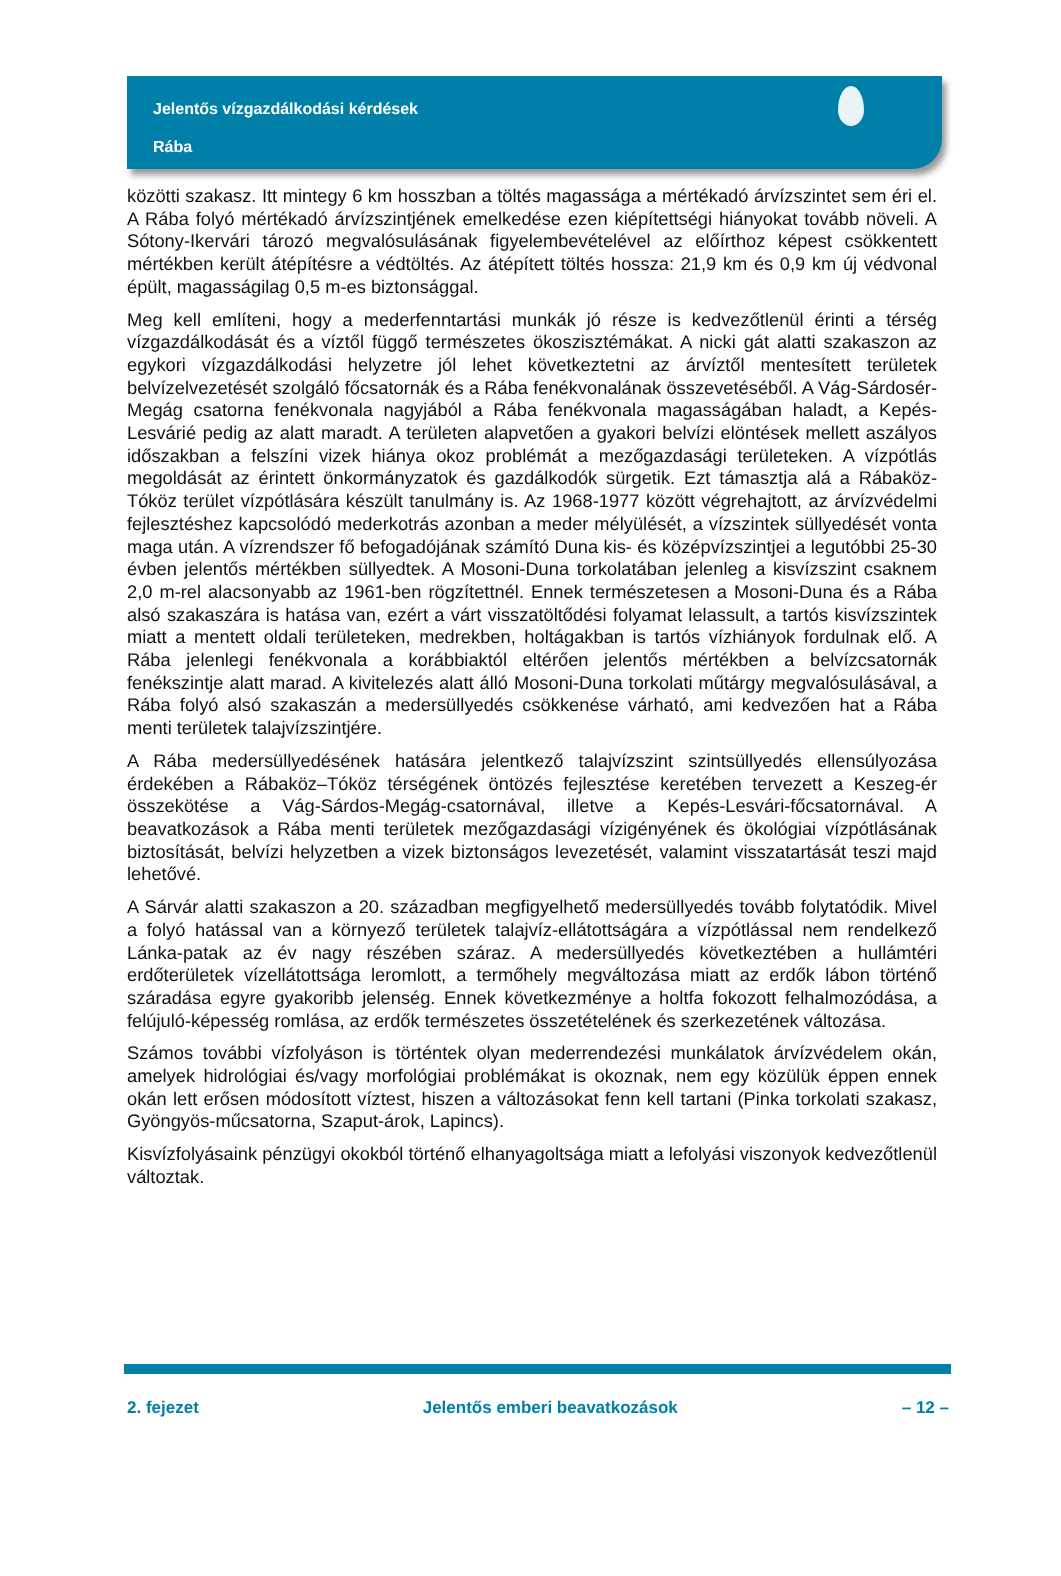Jelentős vízgazdálkodási kérdések
Rába
közötti szakasz. Itt mintegy 6 km hosszban a töltés magassága a mértékadó árvízszintet sem éri el. A Rába folyó mértékadó árvízszintjének emelkedése ezen kiépítettségi hiányokat tovább növeli. A Sótony-Ikervári tározó megvalósulásának figyelembevételével az előírthoz képest csökkentett mértékben került átépítésre a védtöltés. Az átépített töltés hossza: 21,9 km és 0,9 km új védvonal épült, magasságilag 0,5 m-es biztonsággal.
Meg kell említeni, hogy a mederfenntartási munkák jó része is kedvezőtlenül érinti a térség vízgazdálkodását és a víztől függő természetes ökoszisztémákat. A nicki gát alatti szakaszon az egykori vízgazdálkodási helyzetre jól lehet következtetni az árvíztől mentesített területek belvízelvezetését szolgáló főcsatornák és a Rába fenékvonalának összevetéséből. A Vág-Sárdosér-Megág csatorna fenékvonala nagyjából a Rába fenékvonala magasságában haladt, a Kepés-Lesvárié pedig az alatt maradt. A területen alapvetően a gyakori belvízi elöntések mellett aszályos időszakban a felszíni vizek hiánya okoz problémát a mezőgazdasági területeken. A vízpótlás megoldását az érintett önkormányzatok és gazdálkodók sürgetik. Ezt támasztja alá a Rábaköz-Tóköz terület vízpótlására készült tanulmány is. Az 1968-1977 között végrehajtott, az árvízvédelmi fejlesztéshez kapcsolódó mederkotrás azonban a meder mélyülését, a vízszintek süllyedését vonta maga után. A vízrendszer fő befogadójának számító Duna kis- és középvízszintjei a legutóbbi 25-30 évben jelentős mértékben süllyedtek. A Mosoni-Duna torkolatában jelenleg a kisvízszint csaknem 2,0 m-rel alacsonyabb az 1961-ben rögzítettnél. Ennek természetesen a Mosoni-Duna és a Rába alsó szakaszára is hatása van, ezért a várt visszatöltődési folyamat lelassult, a tartós kisvízszintek miatt a mentett oldali területeken, medrekben, holtágakban is tartós vízhiányok fordulnak elő. A Rába jelenlegi fenékvonala a korábbiaktól eltérően jelentős mértékben a belvízcsatornák fenékszintje alatt marad. A kivitelezés alatt álló Mosoni-Duna torkolati műtárgy megvalósulásával, a Rába folyó alsó szakaszán a medersüllyedés csökkenése várható, ami kedvezően hat a Rába menti területek talajvízszintjére.
A Rába medersüllyedésének hatására jelentkező talajvízszint szintsüllyedés ellensúlyozása érdekében a Rábaköz–Tóköz térségének öntözés fejlesztése keretében tervezett a Keszeg-ér összekötése a Vág-Sárdos-Megág-csatornával, illetve a Kepés-Lesvári-főcsatornával. A beavatkozások a Rába menti területek mezőgazdasági vízigényének és ökológiai vízpótlásának biztosítását, belvízi helyzetben a vizek biztonságos levezetését, valamint visszatartását teszi majd lehetővé.
A Sárvár alatti szakaszon a 20. században megfigyelhető medersüllyedés tovább folytatódik. Mivel a folyó hatással van a környező területek talajvíz-ellátottságára a vízpótlással nem rendelkező Lánka-patak az év nagy részében száraz. A medersüllyedés következtében a hullámtéri erdőterületek vízellátottsága leromlott, a termőhely megváltozása miatt az erdők lábon történő száradása egyre gyakoribb jelenség. Ennek következménye a holtfa fokozott felhalmozódása, a felújuló-képesség romlása, az erdők természetes összetételének és szerkezetének változása.
Számos további vízfolyáson is történtek olyan mederrendezési munkálatok árvízvédelem okán, amelyek hidrológiai és/vagy morfológiai problémákat is okoznak, nem egy közülük éppen ennek okán lett erősen módosított víztest, hiszen a változásokat fenn kell tartani (Pinka torkolati szakasz, Gyöngyös-műcsatorna, Szaput-árok, Lapincs).
Kisvízfolyásaink pénzügyi okokból történő elhanyagoltsága miatt a lefolyási viszonyok kedvezőtlenül változtak.
2. fejezet Jelentős emberi beavatkozások – 12 –